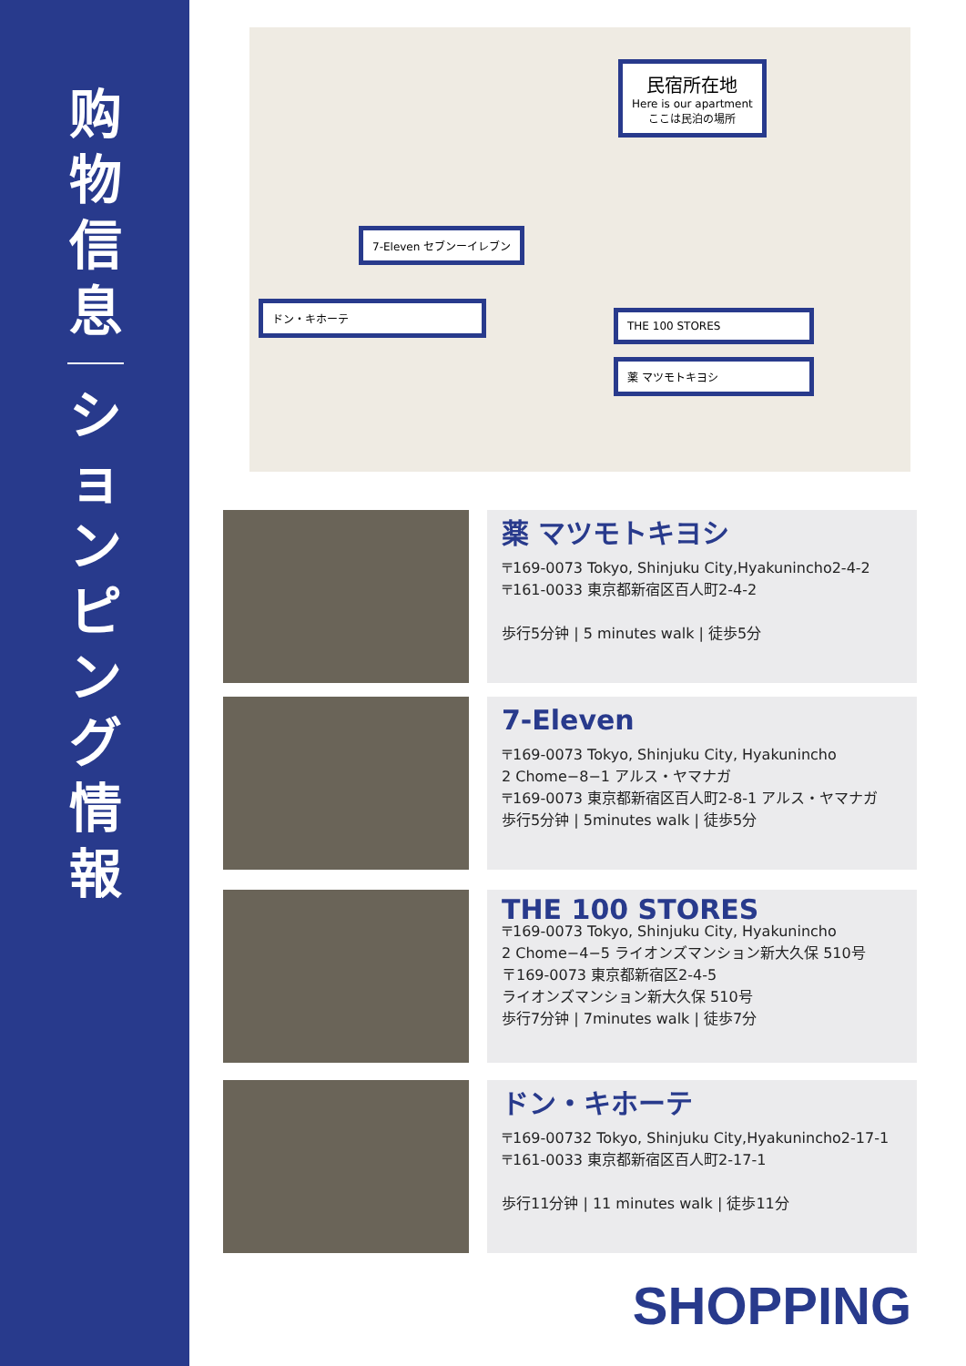购
物
信
息
シ
ョ
ン
ピ
ン
グ
情
報
民宿所在地
Here is our apartment
ここは民泊の場所
7-Eleven セブンーイレブン
ドン・キホーテ
THE 100 STORES
薬 マツモトキヨシ
薬 マツモトキヨシ
〒169-0073 Tokyo, Shinjuku City,Hyakunincho2-4-2
〒161-0033 東京都新宿区百人町2-4-2
歩行5分钟 | 5 minutes walk | 徒歩5分
7-Eleven
〒169-0073 Tokyo, Shinjuku City, Hyakunincho
2 Chome−8−1 アルス・ヤマナガ
〒169-0073 東京都新宿区百人町2-8-1 アルス・ヤマナガ
歩行5分钟 | 5minutes walk | 徒歩5分
THE 100 STORES
〒169-0073 Tokyo, Shinjuku City, Hyakunincho
2 Chome−4−5 ライオンズマンション新大久保 510号
〒169-0073 東京都新宿区2-4-5
ライオンズマンション新大久保 510号
歩行7分钟 | 7minutes walk | 徒歩7分
ドン・キホーテ
〒169-00732 Tokyo, Shinjuku City,Hyakunincho2-17-1
〒161-0033 東京都新宿区百人町2-17-1
歩行11分钟 | 11 minutes walk | 徒歩11分
SHOPPING